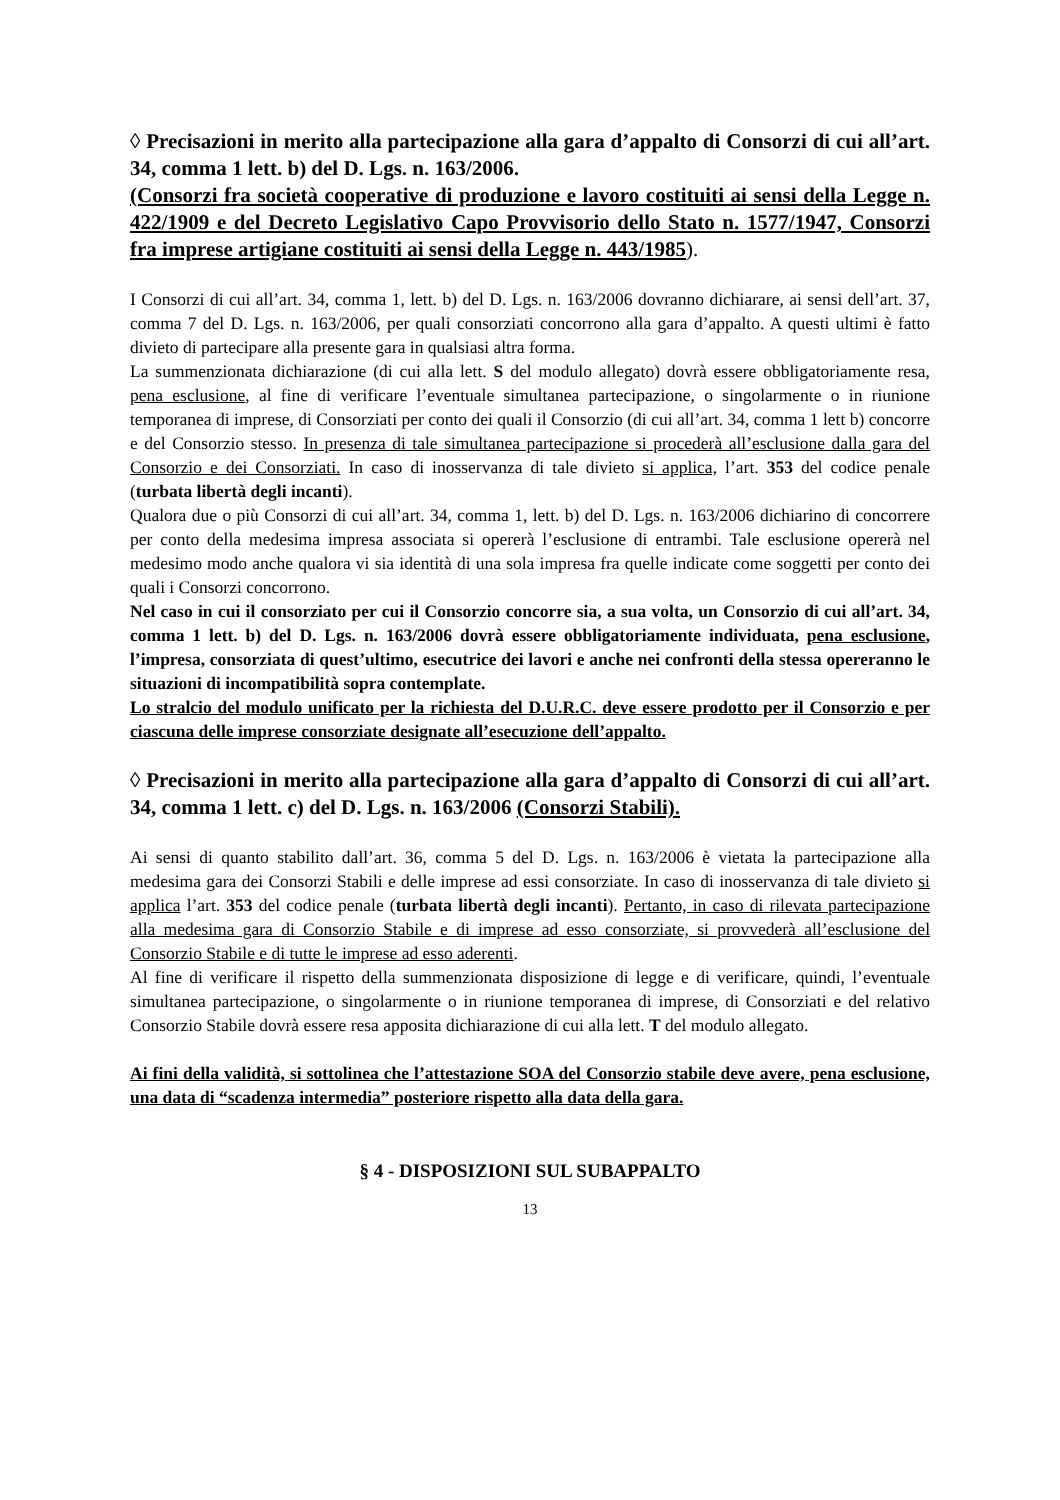◊ Precisazioni in merito alla partecipazione alla gara d’appalto di Consorzi di cui all’art. 34, comma 1 lett. b) del D. Lgs. n. 163/2006.
(Consorzi fra società cooperative di produzione e lavoro costituiti ai sensi della Legge n. 422/1909 e del Decreto Legislativo Capo Provvisorio dello Stato n. 1577/1947, Consorzi fra imprese artigiane costituiti ai sensi della Legge n. 443/1985).
I Consorzi di cui all’art. 34, comma 1, lett. b) del D. Lgs. n. 163/2006 dovranno dichiarare, ai sensi dell’art. 37, comma 7 del D. Lgs. n. 163/2006, per quali consorziati concorrono alla gara d’appalto. A questi ultimi è fatto divieto di partecipare alla presente gara in qualsiasi altra forma.
La summenzionata dichiarazione (di cui alla lett. S del modulo allegato) dovrà essere obbligatoriamente resa, pena esclusione, al fine di verificare l’eventuale simultanea partecipazione, o singolarmente o in riunione temporanea di imprese, di Consorziati per conto dei quali il Consorzio (di cui all’art. 34, comma 1 lett b) concorre e del Consorzio stesso. In presenza di tale simultanea partecipazione si procederà all’esclusione dalla gara del Consorzio e dei Consorziati. In caso di inosservanza di tale divieto si applica, l’art. 353 del codice penale (turbata libertà degli incanti).
Qualora due o più Consorzi di cui all’art. 34, comma 1, lett. b) del D. Lgs. n. 163/2006 dichiarino di concorrere per conto della medesima impresa associata si opererà l’esclusione di entrambi. Tale esclusione opererà nel medesimo modo anche qualora vi sia identità di una sola impresa fra quelle indicate come soggetti per conto dei quali i Consorzi concorrono.
Nel caso in cui il consorziato per cui il Consorzio concorre sia, a sua volta, un Consorzio di cui all’art. 34, comma 1 lett. b) del D. Lgs. n. 163/2006 dovrà essere obbligatoriamente individuata, pena esclusione, l’impresa, consorziata di quest’ultimo, esecutrice dei lavori e anche nei confronti della stessa opereranno le situazioni di incompatibilità sopra contemplate.
Lo stralcio del modulo unificato per la richiesta del D.U.R.C. deve essere prodotto per il Consorzio e per ciascuna delle imprese consorziate designate all’esecuzione dell’appalto.
◊ Precisazioni in merito alla partecipazione alla gara d’appalto di Consorzi di cui all’art. 34, comma 1 lett. c) del D. Lgs. n. 163/2006 (Consorzi Stabili).
Ai sensi di quanto stabilito dall’art. 36, comma 5 del D. Lgs. n. 163/2006 è vietata la partecipazione alla medesima gara dei Consorzi Stabili e delle imprese ad essi consorziate. In caso di inosservanza di tale divieto si applica l’art. 353 del codice penale (turbata libertà degli incanti). Pertanto, in caso di rilevata partecipazione alla medesima gara di Consorzio Stabile e di imprese ad esso consorziate, si provvederà all’esclusione del Consorzio Stabile e di tutte le imprese ad esso aderenti.
Al fine di verificare il rispetto della summenzionata disposizione di legge e di verificare, quindi, l’eventuale simultanea partecipazione, o singolarmente o in riunione temporanea di imprese, di Consorziati e del relativo Consorzio Stabile dovrà essere resa apposita dichiarazione di cui alla lett. T del modulo allegato.
Ai fini della validità, si sottolinea che l’attestazione SOA del Consorzio stabile deve avere, pena esclusione, una data di “scadenza intermedia” posteriore rispetto alla data della gara.
§ 4 - DISPOSIZIONI SUL SUBAPPALTO
13